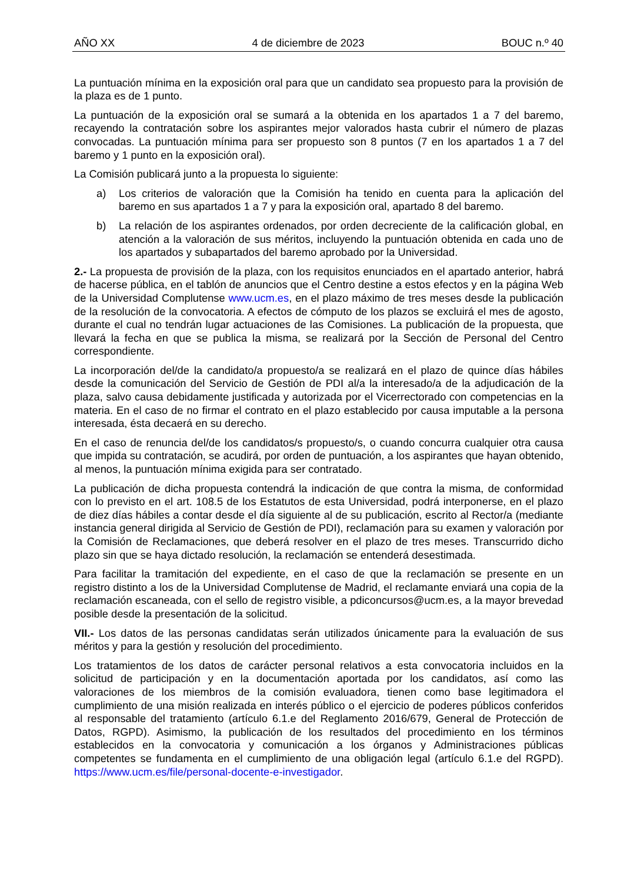AÑO XX 4 de diciembre de 2023 BOUC n.º 40
La puntuación mínima en la exposición oral para que un candidato sea propuesto para la provisión de la plaza es de 1 punto.
La puntuación de la exposición oral se sumará a la obtenida en los apartados 1 a 7 del baremo, recayendo la contratación sobre los aspirantes mejor valorados hasta cubrir el número de plazas convocadas. La puntuación mínima para ser propuesto son 8 puntos (7 en los apartados 1 a 7 del baremo y 1 punto en la exposición oral).
La Comisión publicará junto a la propuesta lo siguiente:
a) Los criterios de valoración que la Comisión ha tenido en cuenta para la aplicación del baremo en sus apartados 1 a 7 y para la exposición oral, apartado 8 del baremo.
b) La relación de los aspirantes ordenados, por orden decreciente de la calificación global, en atención a la valoración de sus méritos, incluyendo la puntuación obtenida en cada uno de los apartados y subapartados del baremo aprobado por la Universidad.
2.- La propuesta de provisión de la plaza, con los requisitos enunciados en el apartado anterior, habrá de hacerse pública, en el tablón de anuncios que el Centro destine a estos efectos y en la página Web de la Universidad Complutense www.ucm.es, en el plazo máximo de tres meses desde la publicación de la resolución de la convocatoria. A efectos de cómputo de los plazos se excluirá el mes de agosto, durante el cual no tendrán lugar actuaciones de las Comisiones. La publicación de la propuesta, que llevará la fecha en que se publica la misma, se realizará por la Sección de Personal del Centro correspondiente.
La incorporación del/de la candidato/a propuesto/a se realizará en el plazo de quince días hábiles desde la comunicación del Servicio de Gestión de PDI al/a la interesado/a de la adjudicación de la plaza, salvo causa debidamente justificada y autorizada por el Vicerrectorado con competencias en la materia. En el caso de no firmar el contrato en el plazo establecido por causa imputable a la persona interesada, ésta decaerá en su derecho.
En el caso de renuncia del/de los candidatos/s propuesto/s, o cuando concurra cualquier otra causa que impida su contratación, se acudirá, por orden de puntuación, a los aspirantes que hayan obtenido, al menos, la puntuación mínima exigida para ser contratado.
La publicación de dicha propuesta contendrá la indicación de que contra la misma, de conformidad con lo previsto en el art. 108.5 de los Estatutos de esta Universidad, podrá interponerse, en el plazo de diez días hábiles a contar desde el día siguiente al de su publicación, escrito al Rector/a (mediante instancia general dirigida al Servicio de Gestión de PDI), reclamación para su examen y valoración por la Comisión de Reclamaciones, que deberá resolver en el plazo de tres meses. Transcurrido dicho plazo sin que se haya dictado resolución, la reclamación se entenderá desestimada.
Para facilitar la tramitación del expediente, en el caso de que la reclamación se presente en un registro distinto a los de la Universidad Complutense de Madrid, el reclamante enviará una copia de la reclamación escaneada, con el sello de registro visible, a pdiconcursos@ucm.es, a la mayor brevedad posible desde la presentación de la solicitud.
VII.- Los datos de las personas candidatas serán utilizados únicamente para la evaluación de sus méritos y para la gestión y resolución del procedimiento.
Los tratamientos de los datos de carácter personal relativos a esta convocatoria incluidos en la solicitud de participación y en la documentación aportada por los candidatos, así como las valoraciones de los miembros de la comisión evaluadora, tienen como base legitimadora el cumplimiento de una misión realizada en interés público o el ejercicio de poderes públicos conferidos al responsable del tratamiento (artículo 6.1.e del Reglamento 2016/679, General de Protección de Datos, RGPD). Asimismo, la publicación de los resultados del procedimiento en los términos establecidos en la convocatoria y comunicación a los órganos y Administraciones públicas competentes se fundamenta en el cumplimiento de una obligación legal (artículo 6.1.e del RGPD). https://www.ucm.es/file/personal-docente-e-investigador.